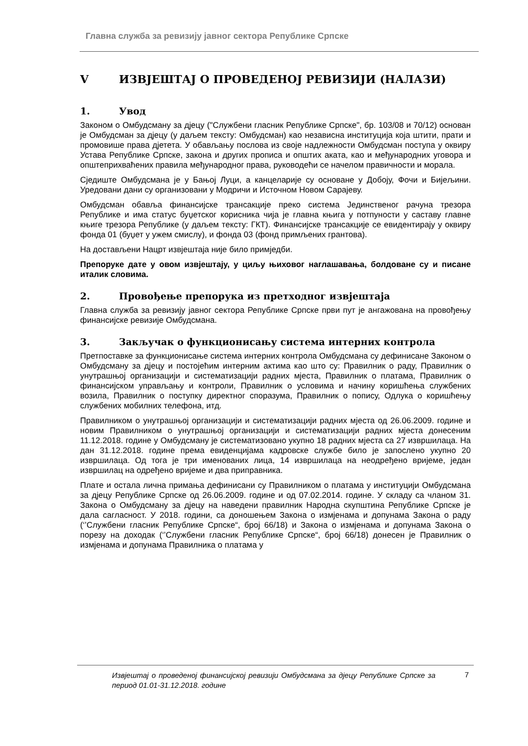Главна служба за ревизију јавног сектора Републике Српске
V ИЗВЈЕШТАЈ О ПРОВЕДЕНОЈ РЕВИЗИЈИ (НАЛАЗИ)
1. Увод
Законом о Омбудсману за дјецу ("Службени гласник Републике Српске", бр. 103/08 и 70/12) основан је Омбудсман за дјецу (у даљем тексту: Омбудсман) као независна институција која штити, прати и промовише права дјетета. У обављању послова из своје надлежности Омбудсман поступа у оквиру Устава Републике Српске, закона и других прописа и општих аката, као и међународних уговора и општеприхваћених правила међународног права, руководећи се начелом правичности и морала.
Сједиште Омбудсмана је у Бањој Луци, а канцеларије су основане у Добоју, Фочи и Бијељини. Уредовани дани су организовани у Модричи и Источном Новом Сарајеву.
Омбудсман обавља финансијске трансакције преко система Јединственог рачуна трезора Републике и има статус буџетског корисника чија је главна књига у потпуности у саставу главне књиге трезора Републике (у даљем тексту: ГКТ). Финансијске трансакције се евидентирају у оквиру фонда 01 (буџет у ужем смислу), и фонда 03 (фонд примљених грантова).
На достављени Нацрт извјештаја није било примједби.
Препоруке дате у овом извјештају, у циљу њиховог наглашавања, болдоване су и писане италик словима.
2. Провођење препорука из претходног извјештаја
Главна служба за ревизију јавног сектора Републике Српске први пут је ангажована на провођењу финансијске ревизије Омбудсмана.
3. Закључак о функционисању система интерних контрола
Претпоставке за функционисање система интерних контрола Омбудсмана су дефинисане Законом о Омбудсману за дјецу и постојећим интерним актима као што су: Правилник о раду, Правилник о унутрашњој организацији и систематизацији радних мјеста, Правилник о платама, Правилник о финансијском управљању и контроли, Правилник о условима и начину коришћења службених возила, Правилник о поступку директног споразума, Правилник о попису, Одлука о коришћењу службених мобилних телефона, итд.
Правилником о унутрашњој организацији и систематизацији радних мјеста од 26.06.2009. године и новим Правилником о унутрашњој организацији и систематизацији радних мјеста донесеним 11.12.2018. године у Омбудсману је систематизовано укупно 18 радних мјеста са 27 извршилаца. На дан 31.12.2018. године према евиденцијама кадровске службе било је запослено укупно 20 извршилаца. Од тога је три именованих лица, 14 извршилаца на неодређено вријеме, један извршилац на одређено вријеме и два приправника.
Плате и остала лична примања дефинисани су Правилником о платама у институцији Омбудсмана за дјецу Републике Српске од 26.06.2009. године и од 07.02.2014. године. У складу са чланом 31. Закона о Омбудсману за дјецу на наведени правилник Народна скупштина Републике Српске је дала сагласност. У 2018. години, са доношењем Закона о измјенама и допунама Закона о раду (‘’Службени гласник Републике Српске“, број 66/18) и Закона о измјенама и допунама Закона о порезу на доходак (‘’Службени гласник Републике Српске“, број 66/18) донесен је Правилник о измјенама и допунама Правилника о платама у
Извјештај о проведеној финансијској ревизији Омбудсмана за дјецу Републике Српске за период 01.01-31.12.2018. године 7